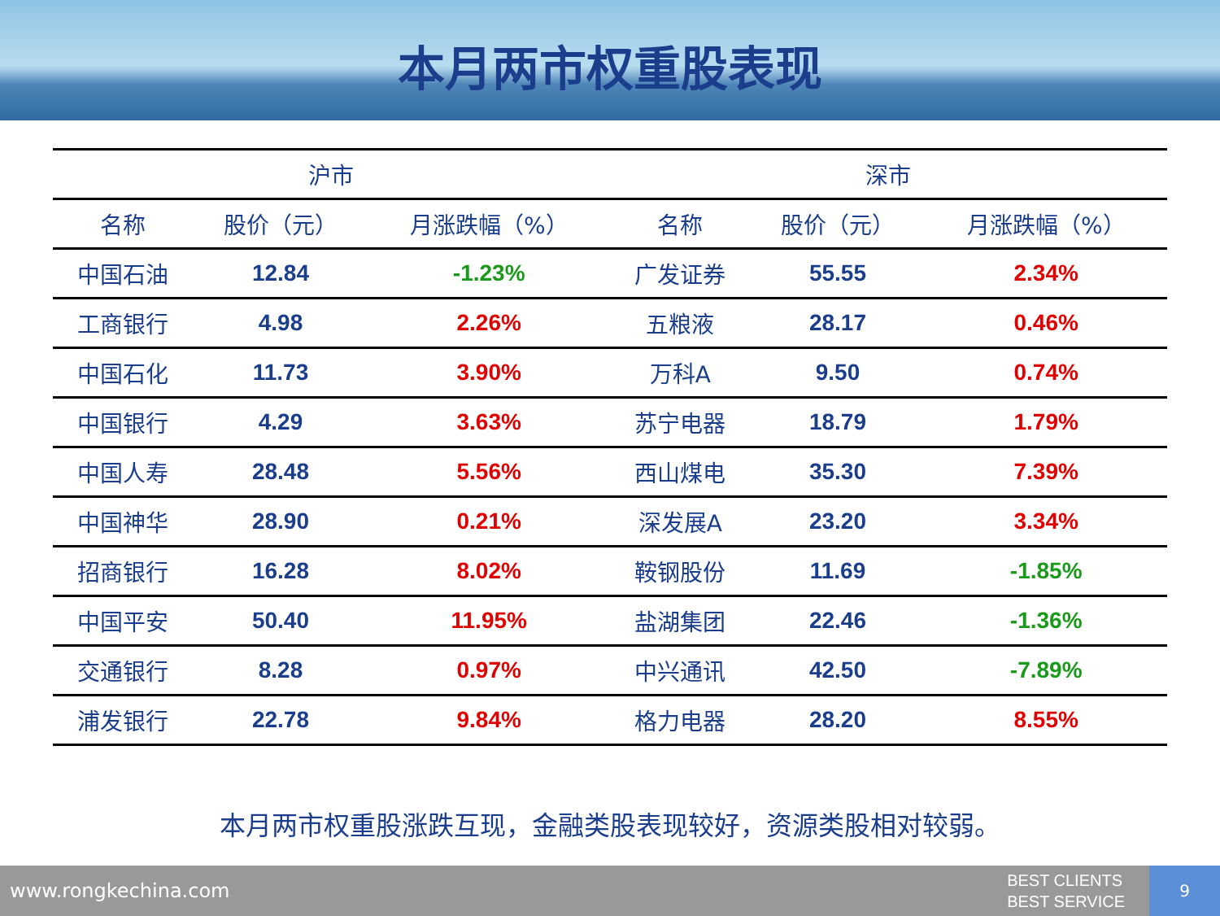本月两市权重股表现
| 沪市 | | | 深市 | | |
| --- | --- | --- | --- | --- | --- |
| 名称 | 股价（元） | 月涨跌幅（%） | 名称 | 股价（元） | 月涨跌幅（%） |
| 中国石油 | 12.84 | -1.23% | 广发证券 | 55.55 | 2.34% |
| 工商银行 | 4.98 | 2.26% | 五粮液 | 28.17 | 0.46% |
| 中国石化 | 11.73 | 3.90% | 万科A | 9.50 | 0.74% |
| 中国银行 | 4.29 | 3.63% | 苏宁电器 | 18.79 | 1.79% |
| 中国人寿 | 28.48 | 5.56% | 西山煤电 | 35.30 | 7.39% |
| 中国神华 | 28.90 | 0.21% | 深发展A | 23.20 | 3.34% |
| 招商银行 | 16.28 | 8.02% | 鞍钢股份 | 11.69 | -1.85% |
| 中国平安 | 50.40 | 11.95% | 盐湖集团 | 22.46 | -1.36% |
| 交通银行 | 8.28 | 0.97% | 中兴通讯 | 42.50 | -7.89% |
| 浦发银行 | 22.78 | 9.84% | 格力电器 | 28.20 | 8.55% |
本月两市权重股涨跌互现，金融类股表现较好，资源类股相对较弱。
www.rongkechina.com
BEST CLIENTS
BEST SERVICE
9